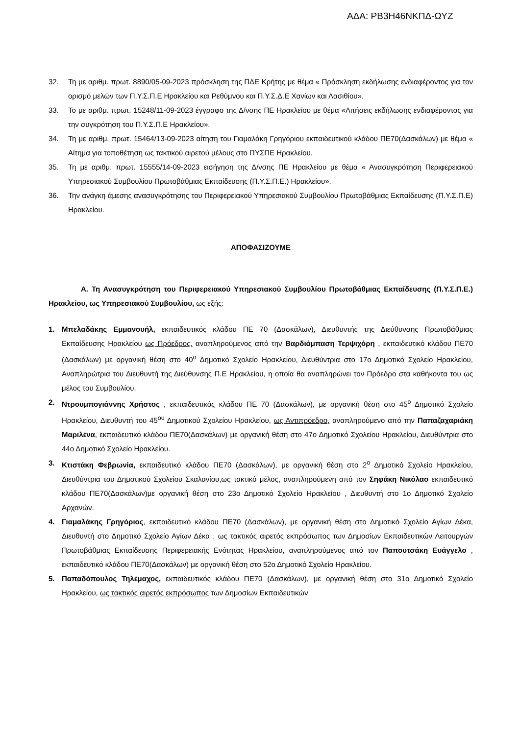ΑΔΑ: ΡΒ3Η46ΝΚΠΔ-ΩΥΖ
32. Τη με αριθμ. πρωτ. 8890/05-09-2023 πρόσκληση της ΠΔΕ Κρήτης με θέμα « Πρόσκληση εκδήλωσης ενδιαφέροντος για τον ορισμό μελών των Π.Υ.Σ.Π.Ε Ηρακλείου και Ρεθύμνου και Π.Υ.Σ.Δ.Ε Χανίων και Λασιθίου».
33. Το με αριθμ. πρωτ. 15248/11-09-2023 έγγραφο της Δ/νσης ΠΕ Ηρακλείου με θέμα «Αιτήσεις εκδήλωσης ενδιαφέροντος για την συγκρότηση του Π.Υ.Σ.Π.Ε Ηρακλείου».
34. Τη με αριθμ. πρωτ. 15464/13-09-2023 αίτηση του Γιαμαλάκη Γρηγόριου εκπαιδευτικού κλάδου ΠΕ70(Δασκάλων) με θέμα « Αίτημα για τοποθέτηση ως τακτικού αιρετού μέλους στο ΠΥΣΠΕ Ηρακλείου.
35. Τη με αριθμ. πρωτ. 15555/14-09-2023 εισήγηση της Δ/νσης ΠΕ Ηρακλείου με θέμα « Ανασυγκρότηση Περιφερειακού Υπηρεσιακού Συμβουλίου Πρωτοβάθμιας Εκπαίδευσης (Π.Υ.Σ.Π.Ε.) Ηρακλείου».
36. Την ανάγκη άμεσης ανασυγκρότησης του Περιφερειακού Υπηρεσιακού Συμβουλίου Πρωτοβάθμιας Εκπαίδευσης (Π.Υ.Σ.Π.Ε) Ηρακλείου.
ΑΠΟΦΑΣΙΖΟΥΜΕ
Α. Τη Ανασυγκρότηση του Περιφερειακού Υπηρεσιακού Συμβουλίου Πρωτοβάθμιας Εκπαίδευσης (Π.Υ.Σ.Π.Ε.) Ηρακλείου, ως Υπηρεσιακού Συμβουλίου, ως εξής:
1. Μπελαδάκης Εμμανουήλ, εκπαιδευτικός κλάδου ΠΕ 70 (Δασκάλων), Διευθυντής της Διεύθυνσης Πρωτοβάθμιας Εκπαίδευσης Ηρακλείου ως Πρόεδρος, αναπληρούμενος από την Βαρδιάμπαση Τερψιχόρη , εκπαιδευτικό κλάδου ΠΕ70 (Δασκάλων) με οργανική θέση στο 40<sup>ο</sup> Δημοτικό Σχολείο Ηρακλείου, Διευθύντρια στο 17ο Δημοτικό Σχολείο Ηρακλείου, Αναπληρώτρια του Διευθυντή της Διεύθυνσης Π.Ε Ηρακλείου, η οποία θα αναπληρώνει τον Πρόεδρο στα καθήκοντα του ως μέλος του Συμβουλίου.
2. Ντρουμπογιάννης Χρήστος , εκπαιδευτικός κλάδου ΠΕ 70 (Δασκάλων), με οργανική θέση στο 45<sup>ο</sup> Δημοτικό Σχολείο Ηρακλείου, Διευθυντή του 45<sup>ου</sup> Δημοτικού Σχολείου Ηρακλείου, ως Αντιπρόεδρο, αναπληρούμενο από την Παπαζαχαριάκη Μαριλένα, εκπαιδευτικό κλάδου ΠΕ70(Δασκάλων) με οργανική θέση στο 47ο Δημοτικό Σχολείου Ηρακλείου, Διευθύντρια στο 44ο Δημοτικό Σχολείο Ηρακλείου.
3. Κτιστάκη Φεβρωνία, εκπαιδευτικό κλάδου ΠΕ70 (Δασκάλων), με οργανική θέση στο 2<sup>ο</sup> Δημοτικό Σχολείο Ηρακλείου, Διευθύντρια του Δημοτικού Σχολείου Σκαλανίου,ως τακτικό μέλος, αναπληρούμενη από τον Σηφάκη Νικόλαο εκπαιδευτικό κλάδου ΠΕ70(Δασκάλων)με οργανική θέση στο 23ο Δημοτικό Σχολείο Ηρακλείου , Διευθυντή στο 1ο Δημοτικό Σχολείο Αρχανών.
4. Γιαμαλάκης Γρηγόριος, εκπαιδευτικό κλάδου ΠΕ70 (Δασκάλων), με οργανική θέση στο Δημοτικό Σχολείο Αγίων Δέκα, Διευθυντή στο Δημοτικό Σχολείο Αγίων Δέκα , ως τακτικός αιρετός εκπρόσωπος των Δημοσίων Εκπαιδευτικών Λειτουργών Πρωτοβάθμιας Εκπαίδευσης Περιφερειακής Ενότητας Ηρακλείου, αναπληρούμενος από τον Παπουτσάκη Ευάγγελο , εκπαιδευτικό κλάδου ΠΕ70(Δασκάλων) με οργανική θέση στο 52ο Δημοτικό Σχολείο Ηρακλείου.
5. Παπαδόπουλος Τηλέμαχος, εκπαιδευτικός κλάδου ΠΕ70 (Δασκάλων), με οργανική θέση στο 31ο Δημοτικό Σχολείο Ηρακλείου, ως τακτικός αιρετός εκπρόσωπος των Δημοσίων Εκπαιδευτικών